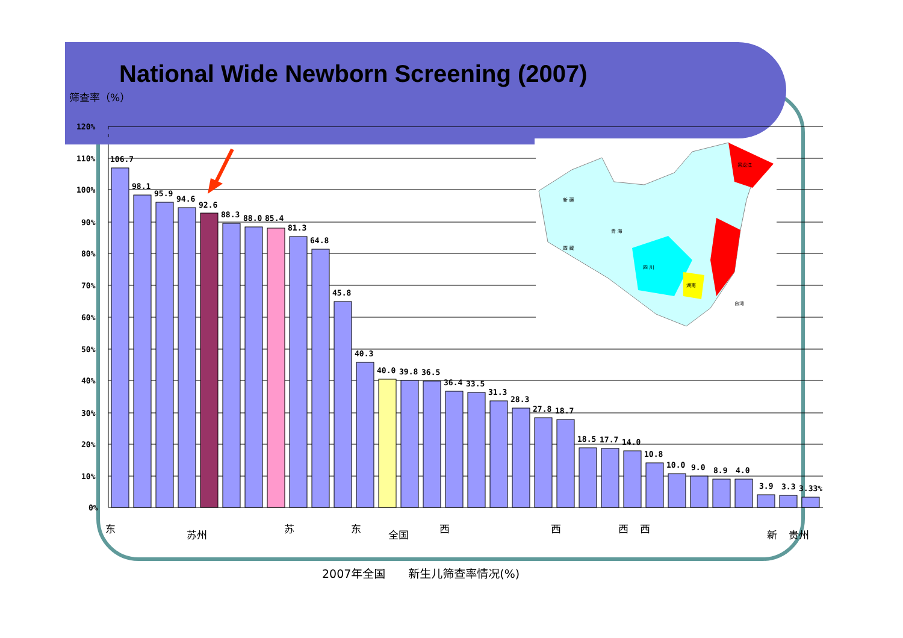National Wide Newborn Screening (2007)
筛查率（%）
120%
110%
100%
90%
80%
70%
60%
50%
40%
30%
20%
10%
0%
106.7
98.1
95.9
94.6
92.6
88.3
88.0
85.4
81.3
64.8
45.8
40.3
40.0
39.8
36.5
36.4
33.5
31.3
28.3
27.8
18.7
18.5
17.7
14.0
10.8
10.0
9.0
8.9
4.0
3.9
3.3
3.33%
东
苏州
苏
东
全国
西
西
西
西
新
贵州
新 疆
西 藏
青 海
黑龙江
四 川
湖南
台湾
2007年全国　　新生儿筛查率情况(%)